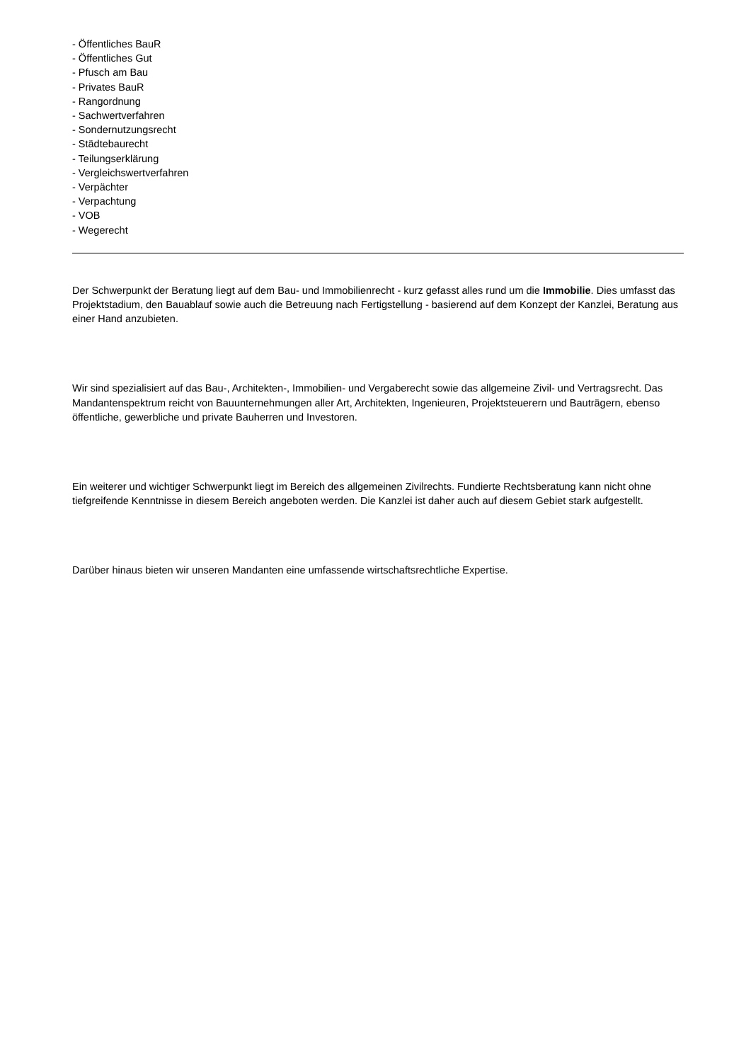- Öffentliches BauR
- Öffentliches Gut
- Pfusch am Bau
- Privates BauR
- Rangordnung
- Sachwertverfahren
- Sondernutzungsrecht
- Städtebaurecht
- Teilungserklärung
- Vergleichswertverfahren
- Verpächter
- Verpachtung
- VOB
- Wegerecht
Der Schwerpunkt der Beratung liegt auf dem Bau- und Immobilienrecht - kurz gefasst alles rund um die Immobilie. Dies umfasst das Projektstadium, den Bauablauf sowie auch die Betreuung nach Fertigstellung - basierend auf dem Konzept der Kanzlei, Beratung aus einer Hand anzubieten.
Wir sind spezialisiert auf das Bau-, Architekten-, Immobilien- und Vergaberecht sowie das allgemeine Zivil- und Vertragsrecht. Das Mandantenspektrum reicht von Bauunternehmungen aller Art, Architekten, Ingenieuren, Projektsteuerern und Bauträgern, ebenso öffentliche, gewerbliche und private Bauherren und Investoren.
Ein weiterer und wichtiger Schwerpunkt liegt im Bereich des allgemeinen Zivilrechts. Fundierte Rechtsberatung kann nicht ohne tiefgreifende Kenntnisse in diesem Bereich angeboten werden. Die Kanzlei ist daher auch auf diesem Gebiet stark aufgestellt.
Darüber hinaus bieten wir unseren Mandanten eine umfassende wirtschaftsrechtliche Expertise.